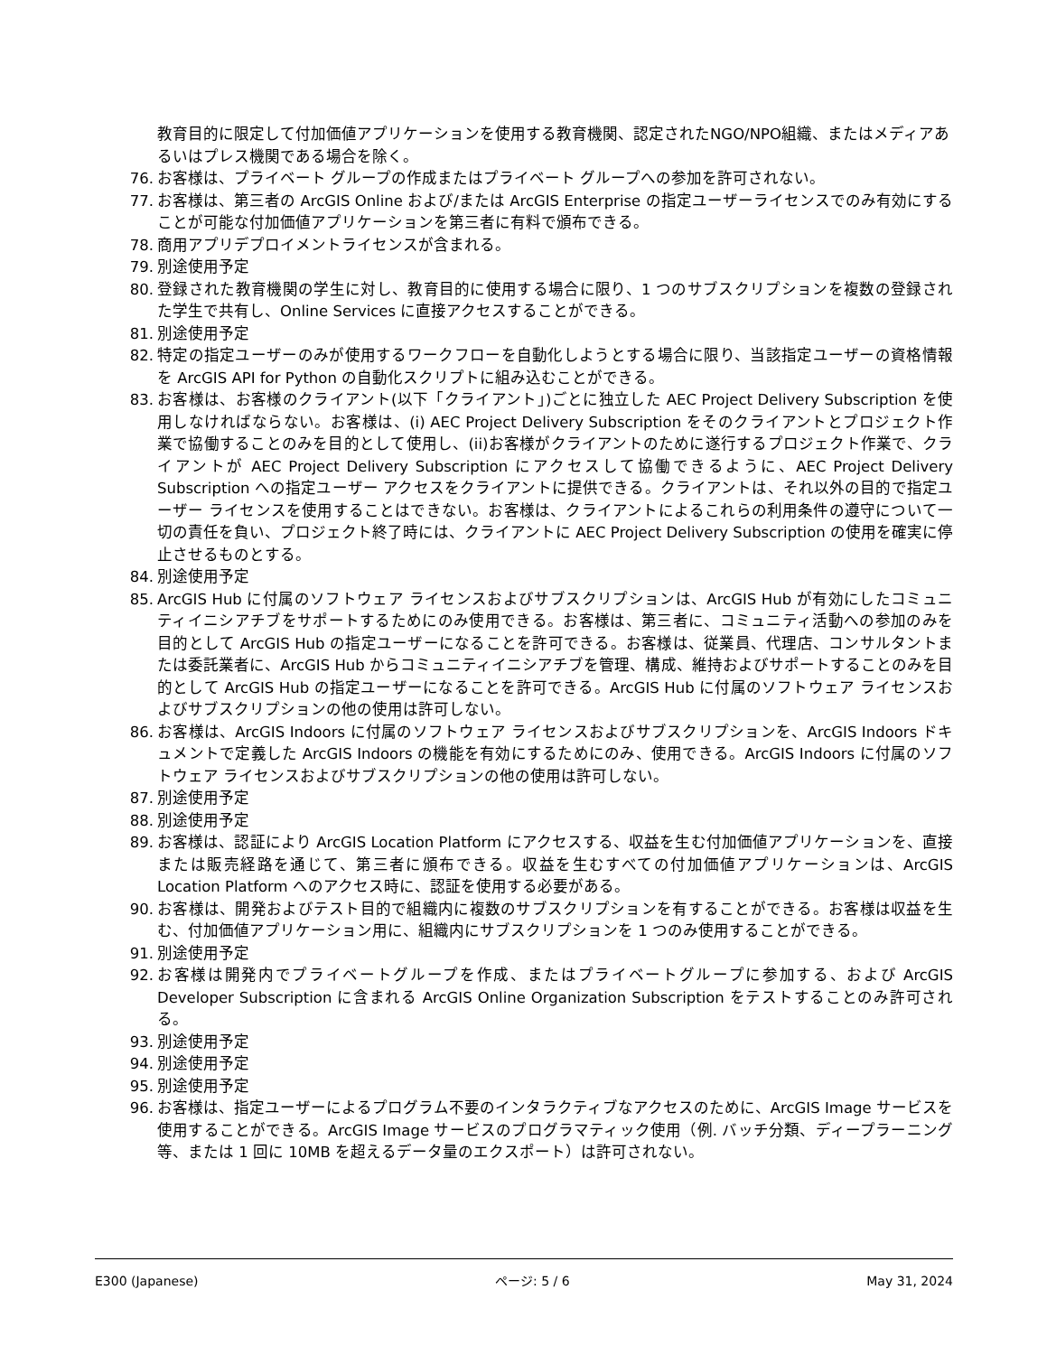教育目的に限定して付加価値アプリケーションを使用する教育機関、認定されたNGO/NPO組織、またはメディアあるいはプレス機関である場合を除く。
76. お客様は、プライベート グループの作成またはプライベート グループへの参加を許可されない。
77. お客様は、第三者の ArcGIS Online および/または ArcGIS Enterprise の指定ユーザーライセンスでのみ有効にすることが可能な付加価値アプリケーションを第三者に有料で頒布できる。
78. 商用アプリデプロイメントライセンスが含まれる。
79. 別途使用予定
80. 登録された教育機関の学生に対し、教育目的に使用する場合に限り、1 つのサブスクリプションを複数の登録された学生で共有し、Online Services に直接アクセスすることができる。
81. 別途使用予定
82. 特定の指定ユーザーのみが使用するワークフローを自動化しようとする場合に限り、当該指定ユーザーの資格情報を ArcGIS API for Python の自動化スクリプトに組み込むことができる。
83. お客様は、お客様のクライアント(以下「クライアント」)ごとに独立した AEC Project Delivery Subscription を使用しなければならない。お客様は、(i) AEC Project Delivery Subscription をそのクライアントとプロジェクト作業で協働することのみを目的として使用し、(ii)お客様がクライアントのために遂行するプロジェクト作業で、クライアントが AEC Project Delivery Subscription にアクセスして協働できるように、AEC Project Delivery Subscription への指定ユーザー アクセスをクライアントに提供できる。クライアントは、それ以外の目的で指定ユーザー ライセンスを使用することはできない。お客様は、クライアントによるこれらの利用条件の遵守について一切の責任を負い、プロジェクト終了時には、クライアントに AEC Project Delivery Subscription の使用を確実に停止させるものとする。
84. 別途使用予定
85. ArcGIS Hub に付属のソフトウェア ライセンスおよびサブスクリプションは、ArcGIS Hub が有効にしたコミュニティイニシアチブをサポートするためにのみ使用できる。お客様は、第三者に、コミュニティ活動への参加のみを目的として ArcGIS Hub の指定ユーザーになることを許可できる。お客様は、従業員、代理店、コンサルタントまたは委託業者に、ArcGIS Hub からコミュニティイニシアチブを管理、構成、維持およびサポートすることのみを目的として ArcGIS Hub の指定ユーザーになることを許可できる。ArcGIS Hub に付属のソフトウェア ライセンスおよびサブスクリプションの他の使用は許可しない。
86. お客様は、ArcGIS Indoors に付属のソフトウェア ライセンスおよびサブスクリプションを、ArcGIS Indoors ドキュメントで定義した ArcGIS Indoors の機能を有効にするためにのみ、使用できる。ArcGIS Indoors に付属のソフトウェア ライセンスおよびサブスクリプションの他の使用は許可しない。
87. 別途使用予定
88. 別途使用予定
89. お客様は、認証により ArcGIS Location Platform にアクセスする、収益を生む付加価値アプリケーションを、直接または販売経路を通じて、第三者に頒布できる。収益を生むすべての付加価値アプリケーションは、ArcGIS Location Platform へのアクセス時に、認証を使用する必要がある。
90. お客様は、開発およびテスト目的で組織内に複数のサブスクリプションを有することができる。お客様は収益を生む、付加価値アプリケーション用に、組織内にサブスクリプションを 1 つのみ使用することができる。
91. 別途使用予定
92. お客様は開発内でプライベートグループを作成、またはプライベートグループに参加する、および ArcGIS Developer Subscription に含まれる ArcGIS Online Organization Subscription をテストすることのみ許可される。
93. 別途使用予定
94. 別途使用予定
95. 別途使用予定
96. お客様は、指定ユーザーによるプログラム不要のインタラクティブなアクセスのために、ArcGIS Image サービスを使用することができる。ArcGIS Image サービスのプログラマティック使用（例. バッチ分類、ディープラーニング等、または 1 回に 10MB を超えるデータ量のエクスポート）は許可されない。
E300 (Japanese) ページ: 5 / 6 May 31, 2024